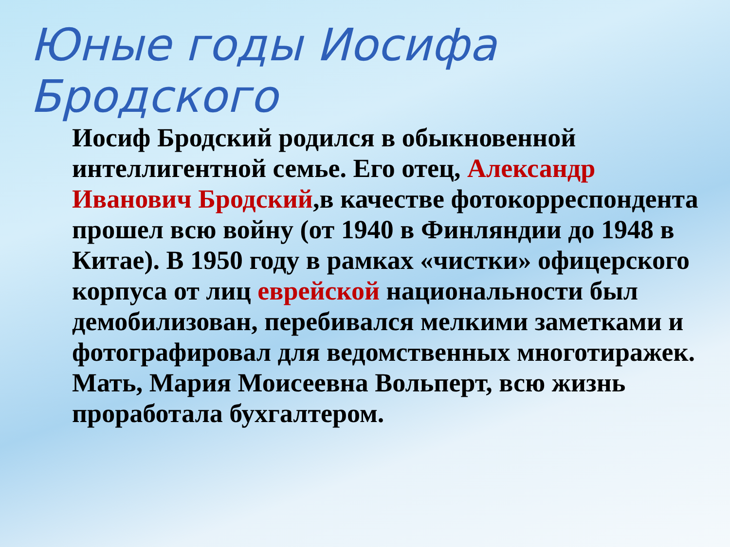Юные годы Иосифа Бродского
Иосиф Бродский родился в обыкновенной интеллигентной семье. Его отец, Александр Иванович Бродский,в качестве фотокорреспондента прошел всю войну (от 1940 в Финляндии до 1948 в Китае). В 1950 году в рамках «чистки» офицерского корпуса от лиц еврейской национальности был демобилизован, перебивался мелкими заметками и фотографировал для ведомственных многотиражек. Мать, Мария Моисеевна Вольперт, всю жизнь проработала бухгалтером.